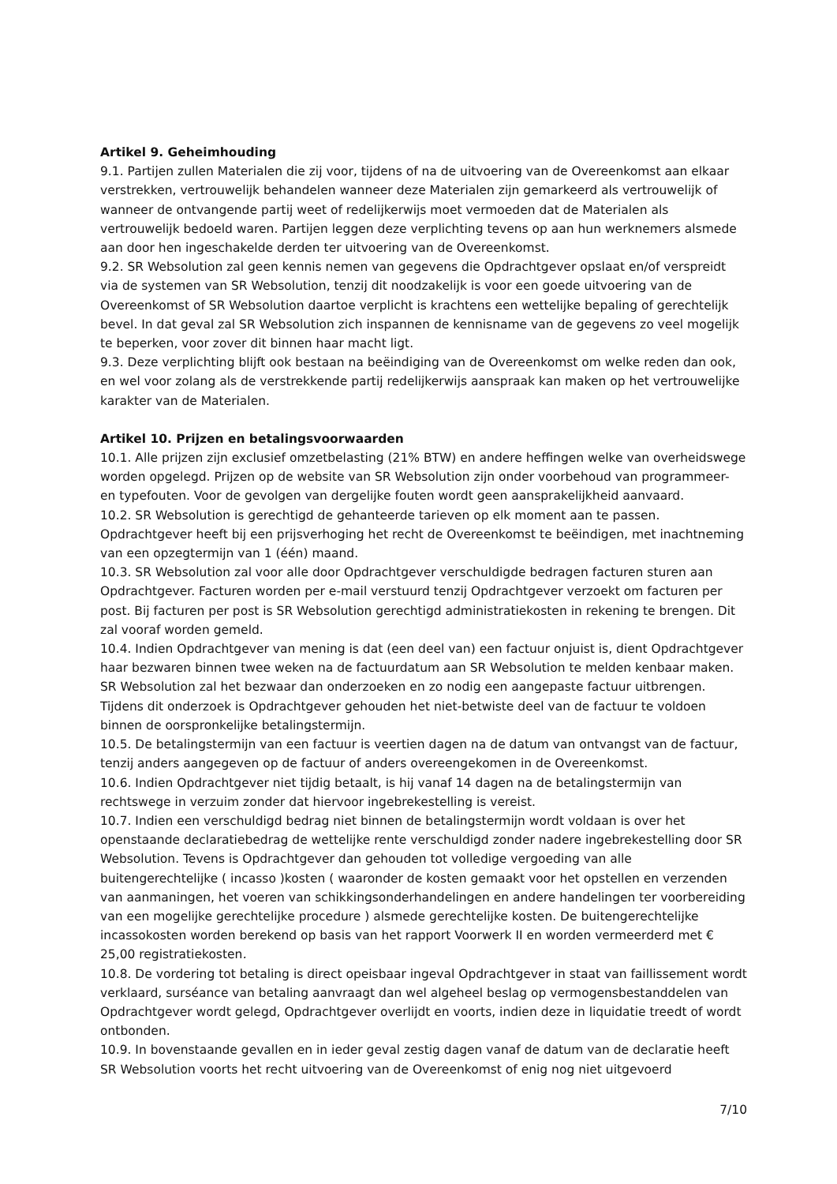Artikel 9. Geheimhouding
9.1. Partijen zullen Materialen die zij voor, tijdens of na de uitvoering van de Overeenkomst aan elkaar verstrekken, vertrouwelijk behandelen wanneer deze Materialen zijn gemarkeerd als vertrouwelijk of wanneer de ontvangende partij weet of redelijkerwijs moet vermoeden dat de Materialen als vertrouwelijk bedoeld waren. Partijen leggen deze verplichting tevens op aan hun werknemers alsmede aan door hen ingeschakelde derden ter uitvoering van de Overeenkomst.
9.2. SR Websolution zal geen kennis nemen van gegevens die Opdrachtgever opslaat en/of verspreidt via de systemen van SR Websolution, tenzij dit noodzakelijk is voor een goede uitvoering van de Overeenkomst of SR Websolution daartoe verplicht is krachtens een wettelijke bepaling of gerechtelijk bevel. In dat geval zal SR Websolution zich inspannen de kennisname van de gegevens zo veel mogelijk te beperken, voor zover dit binnen haar macht ligt.
9.3. Deze verplichting blijft ook bestaan na beëindiging van de Overeenkomst om welke reden dan ook, en wel voor zolang als de verstrekkende partij redelijkerwijs aanspraak kan maken op het vertrouwelijke karakter van de Materialen.
Artikel 10. Prijzen en betalingsvoorwaarden
10.1. Alle prijzen zijn exclusief omzetbelasting (21% BTW) en andere heffingen welke van overheidswege worden opgelegd. Prijzen op de website van SR Websolution zijn onder voorbehoud van programmeer- en typefouten. Voor de gevolgen van dergelijke fouten wordt geen aansprakelijkheid aanvaard.
10.2. SR Websolution is gerechtigd de gehanteerde tarieven op elk moment aan te passen. Opdrachtgever heeft bij een prijsverhoging het recht de Overeenkomst te beëindigen, met inachtneming van een opzegtermijn van 1 (één) maand.
10.3. SR Websolution zal voor alle door Opdrachtgever verschuldigde bedragen facturen sturen aan Opdrachtgever. Facturen worden per e-mail verstuurd tenzij Opdrachtgever verzoekt om facturen per post. Bij facturen per post is SR Websolution gerechtigd administratiekosten in rekening te brengen. Dit zal vooraf worden gemeld.
10.4. Indien Opdrachtgever van mening is dat (een deel van) een factuur onjuist is, dient Opdrachtgever haar bezwaren binnen twee weken na de factuurdatum aan SR Websolution te melden kenbaar maken. SR Websolution zal het bezwaar dan onderzoeken en zo nodig een aangepaste factuur uitbrengen. Tijdens dit onderzoek is Opdrachtgever gehouden het niet-betwiste deel van de factuur te voldoen binnen de oorspronkelijke betalingstermijn.
10.5. De betalingstermijn van een factuur is veertien dagen na de datum van ontvangst van de factuur, tenzij anders aangegeven op de factuur of anders overeengekomen in de Overeenkomst.
10.6. Indien Opdrachtgever niet tijdig betaalt, is hij vanaf 14 dagen na de betalingstermijn van rechtswege in verzuim zonder dat hiervoor ingebrekestelling is vereist.
10.7. Indien een verschuldigd bedrag niet binnen de betalingstermijn wordt voldaan is over het openstaande declaratiebedrag de wettelijke rente verschuldigd zonder nadere ingebrekestelling door SR Websolution. Tevens is Opdrachtgever dan gehouden tot volledige vergoeding van alle buitengerechtelijke ( incasso )kosten ( waaronder de kosten gemaakt voor het opstellen en verzenden van aanmaningen, het voeren van schikkingsonderhandelingen en andere handelingen ter voorbereiding van een mogelijke gerechtelijke procedure ) alsmede gerechtelijke kosten. De buitengerechtelijke incassokosten worden berekend op basis van het rapport Voorwerk II en worden vermeerderd met € 25,00 registratiekosten.
10.8. De vordering tot betaling is direct opeisbaar ingeval Opdrachtgever in staat van faillissement wordt verklaard, surséance van betaling aanvraagt dan wel algeheel beslag op vermogensbestanddelen van Opdrachtgever wordt gelegd, Opdrachtgever overlijdt en voorts, indien deze in liquidatie treedt of wordt ontbonden.
10.9. In bovenstaande gevallen en in ieder geval zestig dagen vanaf de datum van de declaratie heeft SR Websolution voorts het recht uitvoering van de Overeenkomst of enig nog niet uitgevoerd
7/10